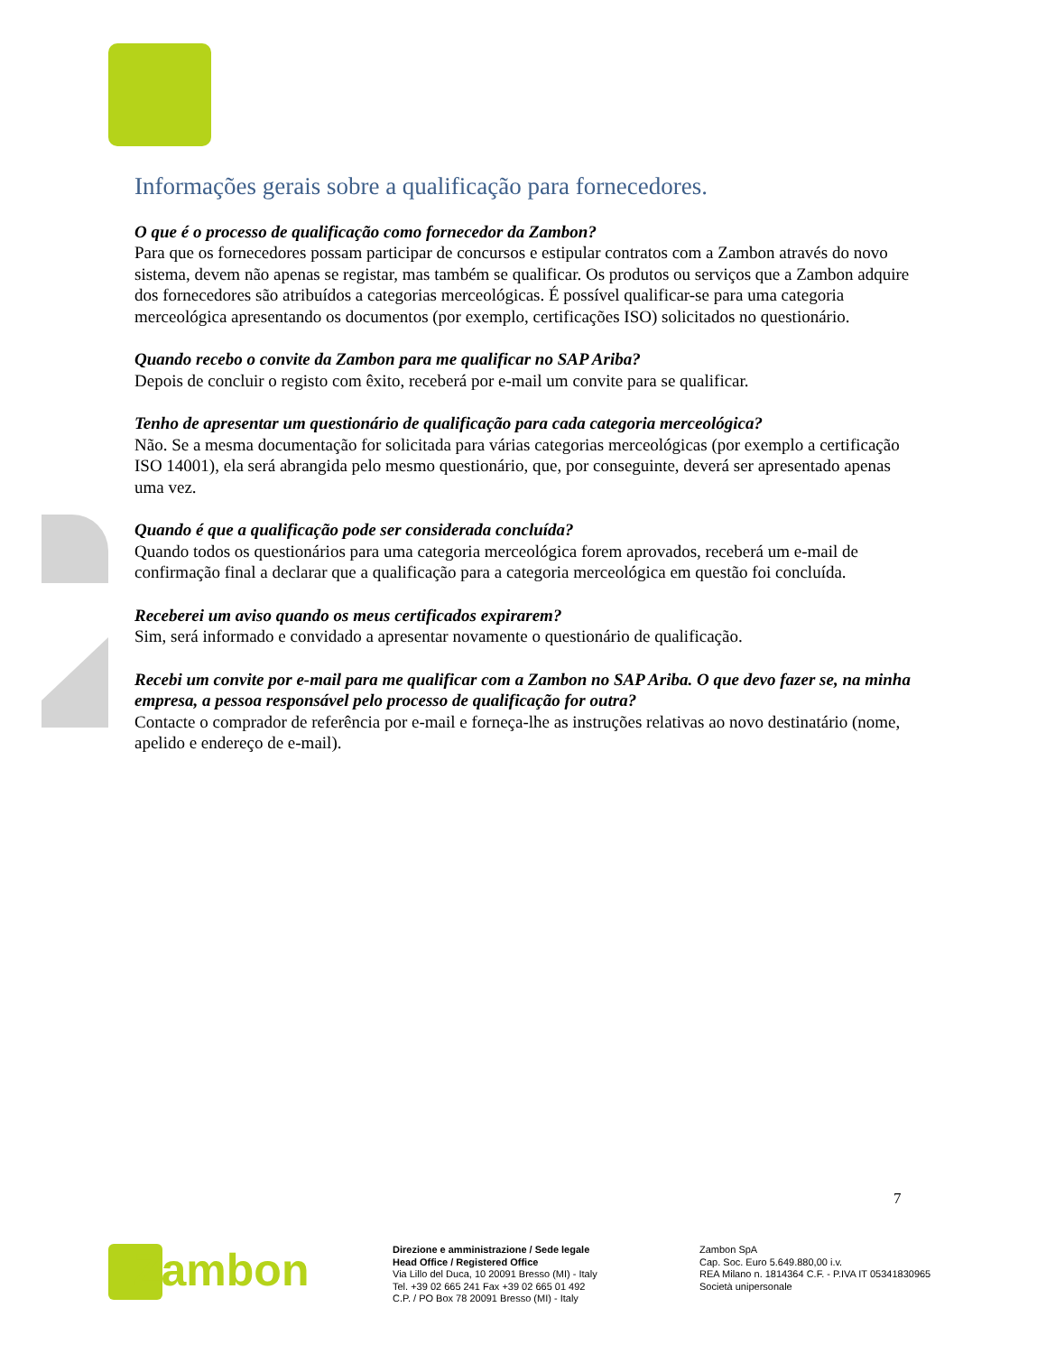Informações gerais sobre a qualificação para fornecedores.
O que é o processo de qualificação como fornecedor da Zambon?
Para que os fornecedores possam participar de concursos e estipular contratos com a Zambon através do novo sistema, devem não apenas se registar, mas também se qualificar. Os produtos ou serviços que a Zambon adquire dos fornecedores são atribuídos a categorias merceológicas. É possível qualificar-se para uma categoria merceológica apresentando os documentos (por exemplo, certificações ISO) solicitados no questionário.
Quando recebo o convite da Zambon para me qualificar no SAP Ariba?
Depois de concluir o registo com êxito, receberá por e-mail um convite para se qualificar.
Tenho de apresentar um questionário de qualificação para cada categoria merceológica?
Não. Se a mesma documentação for solicitada para várias categorias merceológicas (por exemplo a certificação ISO 14001), ela será abrangida pelo mesmo questionário, que, por conseguinte, deverá ser apresentado apenas uma vez.
Quando é que a qualificação pode ser considerada concluída?
Quando todos os questionários para uma categoria merceológica forem aprovados, receberá um e-mail de confirmação final a declarar que a qualificação para a categoria merceológica em questão foi concluída.
Receberei um aviso quando os meus certificados expirarem?
Sim, será informado e convidado a apresentar novamente o questionário de qualificação.
Recebi um convite por e-mail para me qualificar com a Zambon no SAP Ariba. O que devo fazer se, na minha empresa, a pessoa responsável pelo processo de qualificação for outra?
Contacte o comprador de referência por e-mail e forneça-lhe as instruções relativas ao novo destinatário (nome, apelido e endereço de e-mail).
7
Zambon
Direzione e amministrazione / Sede legale
Head Office / Registered Office
Via Lillo del Duca, 10 20091 Bresso (MI) - Italy
Tel. +39 02 665 241 Fax +39 02 665 01 492
C.P. / PO Box 78 20091 Bresso (MI) - Italy
Zambon SpA
Cap. Soc. Euro 5.649.880,00 i.v.
REA Milano n. 1814364 C.F. - P.IVA IT 05341830965
Società unipersonale